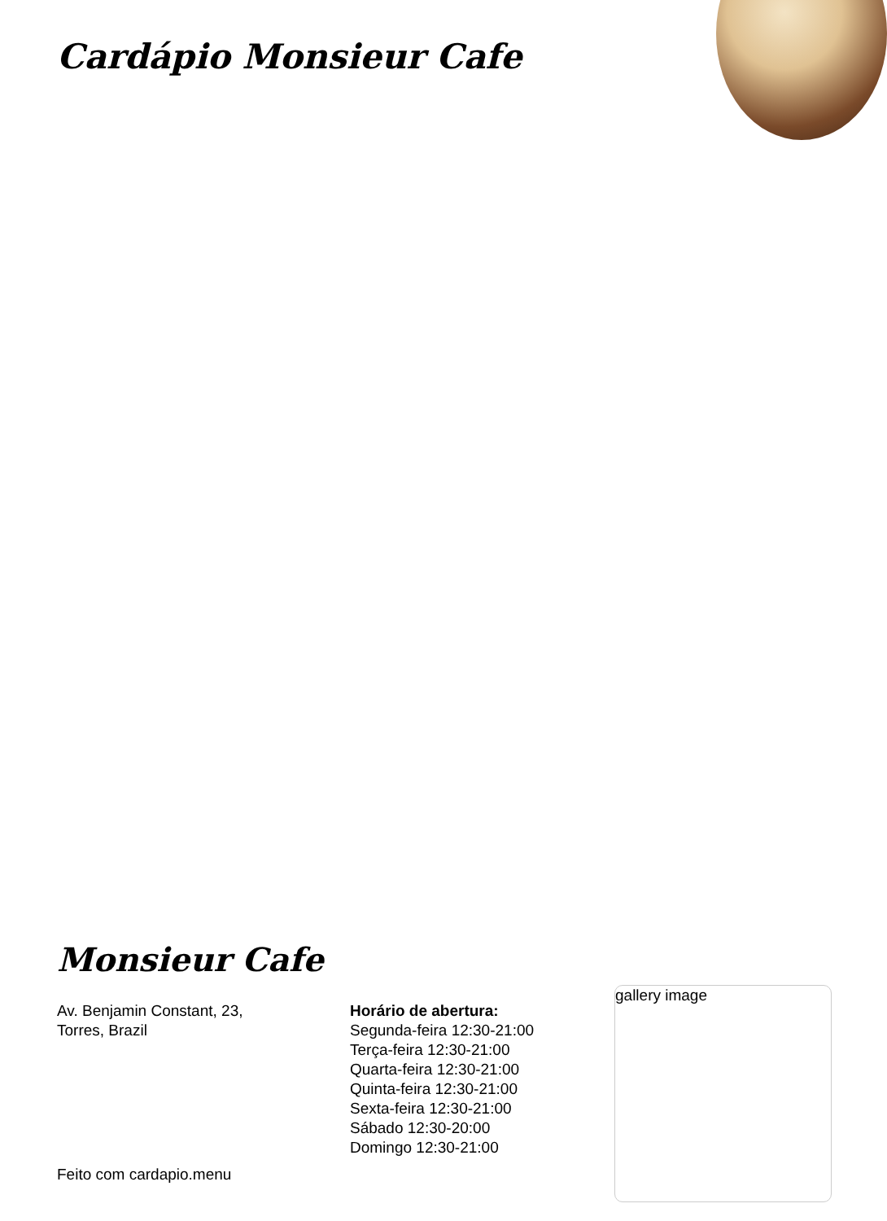Cardápio Monsieur Cafe
Monsieur Cafe
Av. Benjamin Constant, 23,
Torres, Brazil
Horário de abertura:
Segunda-feira 12:30-21:00
Terça-feira 12:30-21:00
Quarta-feira 12:30-21:00
Quinta-feira 12:30-21:00
Sexta-feira 12:30-21:00
Sábado 12:30-20:00
Domingo 12:30-21:00
gallery image
Feito com cardapio.menu